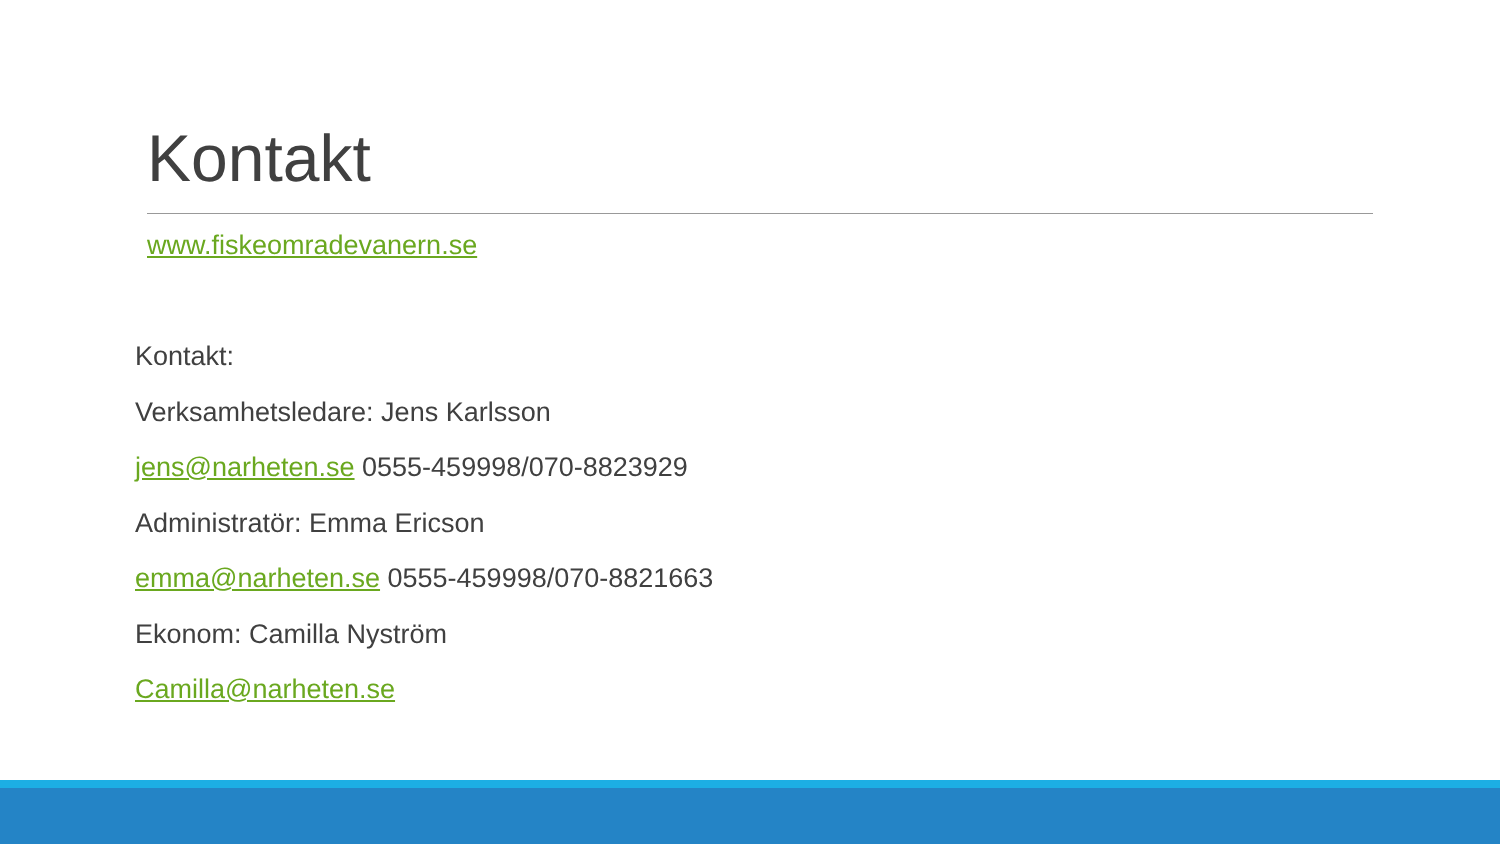Kontakt
www.fiskeomradevanern.se
Kontakt:
Verksamhetsledare: Jens Karlsson
jens@narheten.se 0555-459998/070-8823929
Administratör: Emma Ericson
emma@narheten.se 0555-459998/070-8821663
Ekonom: Camilla Nyström
Camilla@narheten.se